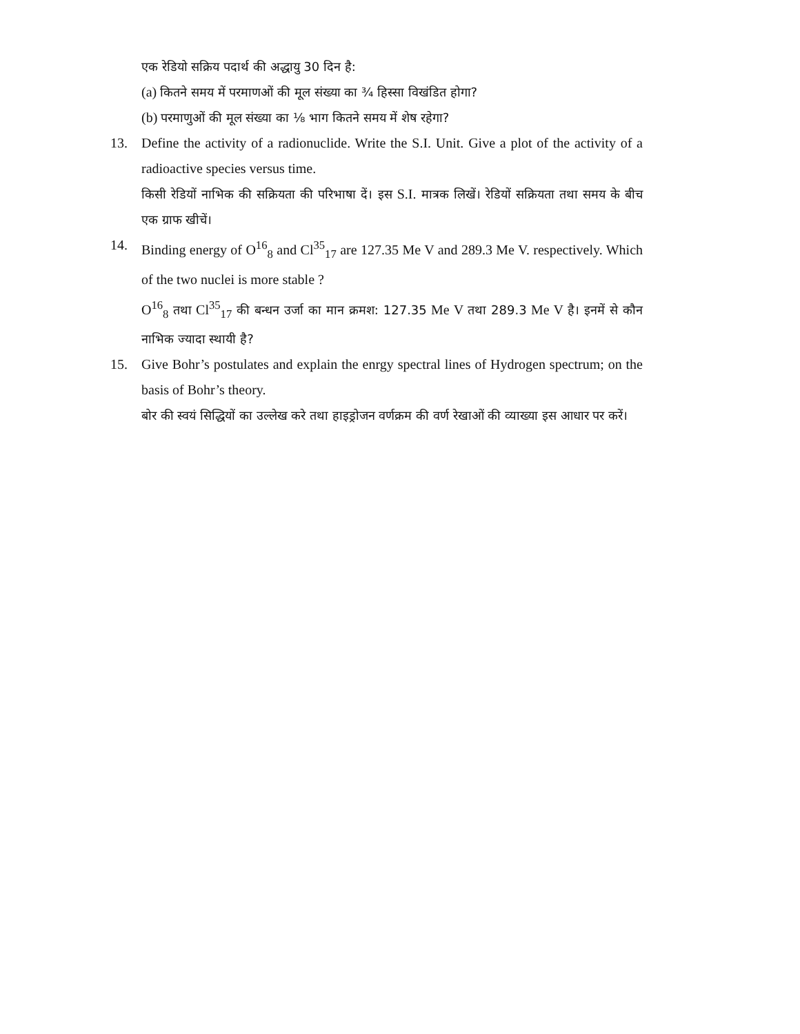एक रेडियो सक्रिय पदार्थ की अद्धायु 30 दिन है:
(a) कितने समय में परमाणओं की मूल संख्या का ¾ हिस्सा विखंडित होगा?
(b) परमाणुओं की मूल संख्या का ⅛ भाग कितने समय में शेष रहेगा?
13. Define the activity of a radionuclide. Write the S.I. Unit. Give a plot of the activity of a radioactive species versus time.
किसी रेडियों नाभिक की सक्रियता की परिभाषा दें। इस S.I. मात्रक लिखें। रेडियों सक्रियता तथा समय के बीच एक ग्राफ खीचें।
14. Binding energy of O<sup>16</sup><sub>8</sub> and Cl<sup>35</sup><sub>17</sub> are 127.35 Me V and 289.3 Me V. respectively. Which of the two nuclei is more stable ?
O<sup>16</sup><sub>8</sub> तथा Cl<sup>35</sup><sub>17</sub> की बन्धन उर्जा का मान क्रमश: 127.35 Me V तथा 289.3 Me V है। इनमें से कौन नाभिक ज्यादा स्थायी है?
15. Give Bohr’s postulates and explain the enrgy spectral lines of Hydrogen spectrum; on the basis of Bohr’s theory.
बोर की स्वयं सिद्धियों का उल्लेख करे तथा हाइड्रोजन वर्णक्रम की वर्ण रेखाओं की व्याख्या इस आधार पर करें।